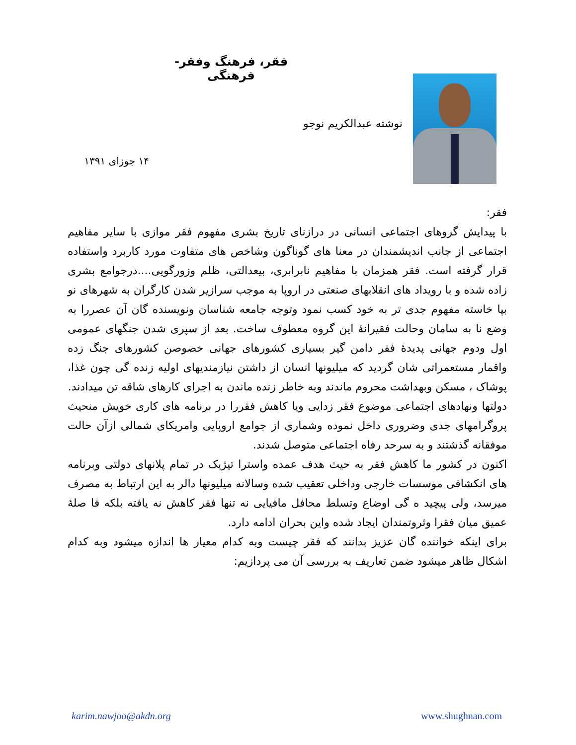فقر، فرهنگ وفقر- فرهنگی
نوشته عبدالکریم نوجو
۱۴ جوزای ۱۳۹۱
فقر:
با پیدایش گروهای اجتماعی انسانی در درازنای تاریخ بشری مفهوم فقر موازی با سایر مفاهیم اجتماعی از جانب اندیشمندان در معنا های گوناگون وشاخص های متفاوت مورد کاربرد واستفاده قرار گرفته است. فقر همزمان با مفاهیم نابرابری، بیعدالتی، ظلم وزورگویی....درجوامع بشری زاده شده و با رویداد های انقلابهای صنعتی در اروپا به موجب سرازیر شدن کارگران به شهرهای نو بپا خاسته مفهوم جدی تر به خود کسب نمود وتوجه جامعه شناسان ونویسنده گان آن عصررا به وضع نا به سامان وحالت فقیرانهٔ این گروه معطوف ساخت. بعد از سپری شدن جنگهای عمومی اول ودوم جهانی پدیدهٔ فقر دامن گیر بسیاری کشورهای جهانی خصوصن کشورهای جنگ زده واقمار مستعمراتی شان گردید که میلیونها انسان از داشتن نیازمندیهای اولیه زنده گی چون غذا، پوشاک ، مسکن وبهداشت محروم ماندند وبه خاطر زنده ماندن به اجرای کارهای شاقه تن میدادند.
دولتها ونهادهای اجتماعی موضوع فقر زدایی ویا کاهش فقررا در برنامه های کاری خویش منحیث پروگرامهای جدی وضروری داخل نموده وشماری از جوامع اروپایی وامریکای شمالی ازآن حالت موفقانه گذشتند و به سرحد رفاه اجتماعی متوصل شدند.
اکنون در کشور ما کاهش فقر به حیث هدف عمده واسترا تیژیک در تمام پلانهای دولتی وبرنامه های انکشافی موسسات خارجی وداخلی تعقیب شده وسالانه میلیونها دالر به این ارتباط به مصرف میرسد، ولی پیچید ه گی اوضاع وتسلط محافل مافیایی نه تنها فقر کاهش نه یافته بلکه فا صلهٔ عمیق میان فقرا وثروتمندان ایجاد شده واین بحران ادامه دارد.
برای اینکه خواننده گان عزیز بدانند که فقر چیست وبه کدام معیار ها اندازه میشود وبه کدام اشکال ظاهر میشود ضمن تعاریف به بررسی آن می پردازیم:
karim.nawjoo@akdn.org www.shughnan.com